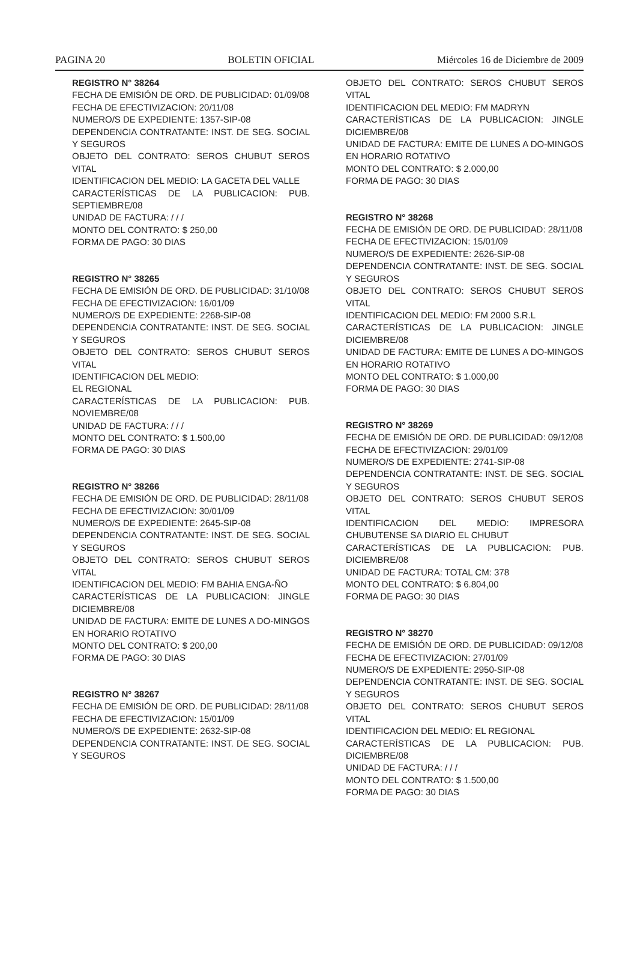PAGINA 20 BOLETIN OFICIAL Miércoles 16 de Diciembre de 2009
REGISTRO N° 38264
FECHA DE EMISIÓN DE ORD. DE PUBLICIDAD: 01/09/08
FECHA DE EFECTIVIZACION: 20/11/08
NUMERO/S DE EXPEDIENTE: 1357-SIP-08
DEPENDENCIA CONTRATANTE: INST. DE SEG. SOCIAL Y SEGUROS
OBJETO DEL CONTRATO: SEROS CHUBUT SEROS VITAL
IDENTIFICACION DEL MEDIO: LA GACETA DEL VALLE
CARACTERÍSTICAS DE LA PUBLICACION: PUB. SEPTIEMBRE/08
UNIDAD DE FACTURA: / / /
MONTO DEL CONTRATO: $ 250,00
FORMA DE PAGO: 30 DIAS
REGISTRO N° 38265
FECHA DE EMISIÓN DE ORD. DE PUBLICIDAD: 31/10/08
FECHA DE EFECTIVIZACION: 16/01/09
NUMERO/S DE EXPEDIENTE: 2268-SIP-08
DEPENDENCIA CONTRATANTE: INST. DE SEG. SOCIAL Y SEGUROS
OBJETO DEL CONTRATO: SEROS CHUBUT SEROS VITAL
IDENTIFICACION DEL MEDIO:
EL REGIONAL
CARACTERÍSTICAS DE LA PUBLICACION: PUB. NOVIEMBRE/08
UNIDAD DE FACTURA: / / /
MONTO DEL CONTRATO: $ 1.500,00
FORMA DE PAGO: 30 DIAS
REGISTRO N° 38266
FECHA DE EMISIÓN DE ORD. DE PUBLICIDAD: 28/11/08
FECHA DE EFECTIVIZACION: 30/01/09
NUMERO/S DE EXPEDIENTE: 2645-SIP-08
DEPENDENCIA CONTRATANTE: INST. DE SEG. SOCIAL Y SEGUROS
OBJETO DEL CONTRATO: SEROS CHUBUT SEROS VITAL
IDENTIFICACION DEL MEDIO: FM BAHIA ENGA-ÑO
CARACTERÍSTICAS DE LA PUBLICACION: JINGLE DICIEMBRE/08
UNIDAD DE FACTURA: EMITE DE LUNES A DO-MINGOS EN HORARIO ROTATIVO
MONTO DEL CONTRATO: $ 200,00
FORMA DE PAGO: 30 DIAS
REGISTRO N° 38267
FECHA DE EMISIÓN DE ORD. DE PUBLICIDAD: 28/11/08
FECHA DE EFECTIVIZACION: 15/01/09
NUMERO/S DE EXPEDIENTE: 2632-SIP-08
DEPENDENCIA CONTRATANTE: INST. DE SEG. SOCIAL Y SEGUROS
OBJETO DEL CONTRATO: SEROS CHUBUT SEROS VITAL
IDENTIFICACION DEL MEDIO: FM MADRYN
CARACTERÍSTICAS DE LA PUBLICACION: JINGLE DICIEMBRE/08
UNIDAD DE FACTURA: EMITE DE LUNES A DO-MINGOS EN HORARIO ROTATIVO
MONTO DEL CONTRATO: $ 2.000,00
FORMA DE PAGO: 30 DIAS
REGISTRO N° 38268
FECHA DE EMISIÓN DE ORD. DE PUBLICIDAD: 28/11/08
FECHA DE EFECTIVIZACION: 15/01/09
NUMERO/S DE EXPEDIENTE: 2626-SIP-08
DEPENDENCIA CONTRATANTE: INST. DE SEG. SOCIAL Y SEGUROS
OBJETO DEL CONTRATO: SEROS CHUBUT SEROS VITAL
IDENTIFICACION DEL MEDIO: FM 2000 S.R.L
CARACTERÍSTICAS DE LA PUBLICACION: JINGLE DICIEMBRE/08
UNIDAD DE FACTURA: EMITE DE LUNES A DO-MINGOS EN HORARIO ROTATIVO
MONTO DEL CONTRATO: $ 1.000,00
FORMA DE PAGO: 30 DIAS
REGISTRO N° 38269
FECHA DE EMISIÓN DE ORD. DE PUBLICIDAD: 09/12/08
FECHA DE EFECTIVIZACION: 29/01/09
NUMERO/S DE EXPEDIENTE: 2741-SIP-08
DEPENDENCIA CONTRATANTE: INST. DE SEG. SOCIAL Y SEGUROS
OBJETO DEL CONTRATO: SEROS CHUBUT SEROS VITAL
IDENTIFICACION DEL MEDIO: IMPRESORA CHUBUTENSE SA DIARIO EL CHUBUT
CARACTERÍSTICAS DE LA PUBLICACION: PUB. DICIEMBRE/08
UNIDAD DE FACTURA: TOTAL CM: 378
MONTO DEL CONTRATO: $ 6.804,00
FORMA DE PAGO: 30 DIAS
REGISTRO N° 38270
FECHA DE EMISIÓN DE ORD. DE PUBLICIDAD: 09/12/08
FECHA DE EFECTIVIZACION: 27/01/09
NUMERO/S DE EXPEDIENTE: 2950-SIP-08
DEPENDENCIA CONTRATANTE: INST. DE SEG. SOCIAL Y SEGUROS
OBJETO DEL CONTRATO: SEROS CHUBUT SEROS VITAL
IDENTIFICACION DEL MEDIO: EL REGIONAL
CARACTERÍSTICAS DE LA PUBLICACION: PUB. DICIEMBRE/08
UNIDAD DE FACTURA: / / /
MONTO DEL CONTRATO: $ 1.500,00
FORMA DE PAGO: 30 DIAS